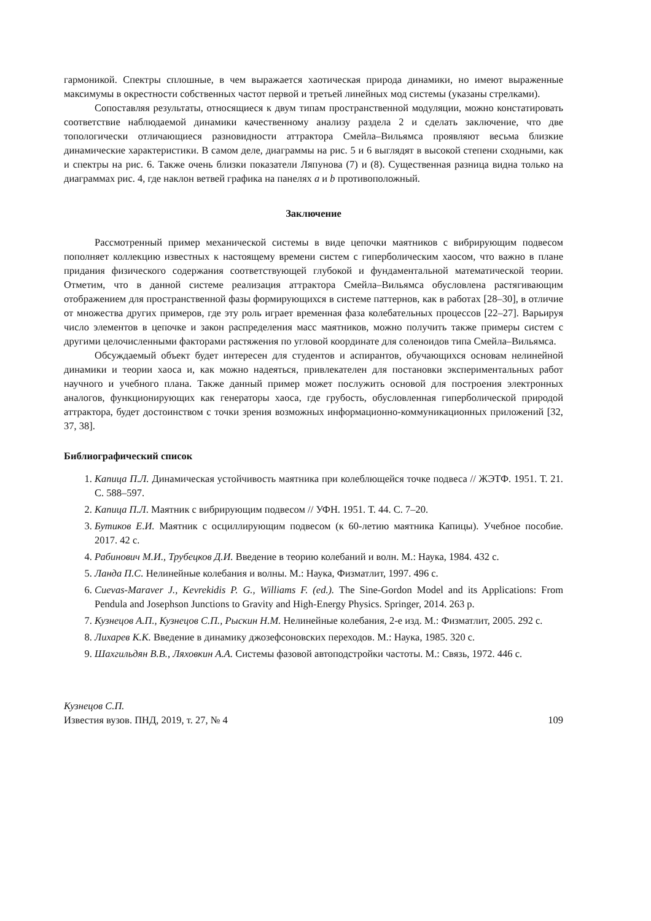гармоникой. Спектры сплошные, в чем выражается хаотическая природа динамики, но имеют выраженные максимумы в окрестности собственных частот первой и третьей линейных мод системы (указаны стрелками).
Сопоставляя результаты, относящиеся к двум типам пространственной модуляции, можно констатировать соответствие наблюдаемой динамики качественному анализу раздела 2 и сделать заключение, что две топологически отличающиеся разновидности аттрактора Смейла–Вильямса проявляют весьма близкие динамические характеристики. В самом деле, диаграммы на рис. 5 и 6 выглядят в высокой степени сходными, как и спектры на рис. 6. Также очень близки показатели Ляпунова (7) и (8). Существенная разница видна только на диаграммах рис. 4, где наклон ветвей графика на панелях a и b противоположный.
Заключение
Рассмотренный пример механической системы в виде цепочки маятников с вибрирующим подвесом пополняет коллекцию известных к настоящему времени систем с гиперболическим хаосом, что важно в плане придания физического содержания соответствующей глубокой и фундаментальной математической теории. Отметим, что в данной системе реализация аттрактора Смейла–Вильямса обусловлена растягивающим отображением для пространственной фазы формирующихся в системе паттернов, как в работах [28–30], в отличие от множества других примеров, где эту роль играет временная фаза колебательных процессов [22–27]. Варьируя число элементов в цепочке и закон распределения масс маятников, можно получить также примеры систем с другими целочисленными факторами растяжения по угловой координате для соленоидов типа Смейла–Вильямса.
Обсуждаемый объект будет интересен для студентов и аспирантов, обучающихся основам нелинейной динамики и теории хаоса и, как можно надеяться, привлекателен для постановки экспериментальных работ научного и учебного плана. Также данный пример может послужить основой для построения электронных аналогов, функционирующих как генераторы хаоса, где грубость, обусловленная гиперболической природой аттрактора, будет достоинством с точки зрения возможных информационно-коммуникационных приложений [32, 37, 38].
Библиографический список
1. Капица П.Л. Динамическая устойчивость маятника при колеблющейся точке подвеса // ЖЭТФ. 1951. Т. 21. С. 588–597.
2. Капица П.Л. Маятник с вибрирующим подвесом // УФН. 1951. Т. 44. С. 7–20.
3. Бутиков Е.И. Маятник с осциллирующим подвесом (к 60-летию маятника Капицы). Учебное пособие. 2017. 42 с.
4. Рабинович М.И., Трубецков Д.И. Введение в теорию колебаний и волн. М.: Наука, 1984. 432 с.
5. Ланда П.С. Нелинейные колебания и волны. М.: Наука, Физматлит, 1997. 496 с.
6. Cuevas-Maraver J., Kevrekidis P. G., Williams F. (ed.). The Sine-Gordon Model and its Applications: From Pendula and Josephson Junctions to Gravity and High-Energy Physics. Springer, 2014. 263 p.
7. Кузнецов А.П., Кузнецов С.П., Рыскин Н.М. Нелинейные колебания, 2-е изд. М.: Физматлит, 2005. 292 с.
8. Лихарев К.К. Введение в динамику джозефсоновских переходов. М.: Наука, 1985. 320 с.
9. Шахгильдян В.В., Ляховкин А.А. Системы фазовой автоподстройки частоты. М.: Связь, 1972. 446 с.
Кузнецов С.П.
Известия вузов. ПНД, 2019, т. 27, № 4 109